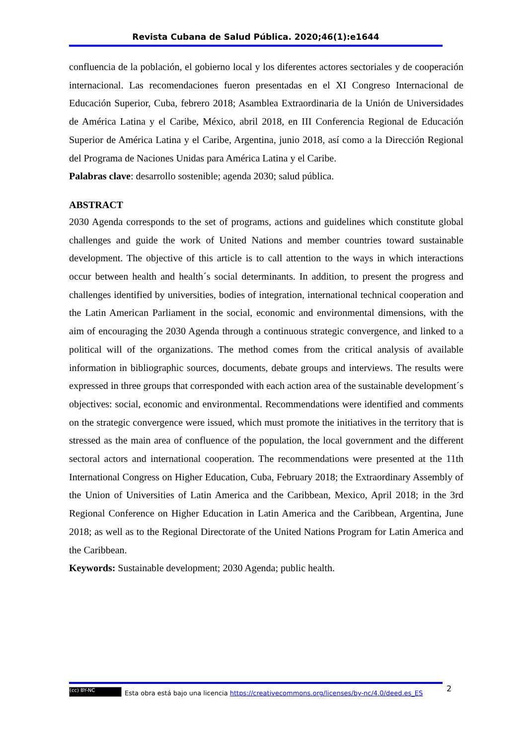Revista Cubana de Salud Pública. 2020;46(1):e1644
confluencia de la población, el gobierno local y los diferentes actores sectoriales y de cooperación internacional. Las recomendaciones fueron presentadas en el XI Congreso Internacional de Educación Superior, Cuba, febrero 2018; Asamblea Extraordinaria de la Unión de Universidades de América Latina y el Caribe, México, abril 2018, en III Conferencia Regional de Educación Superior de América Latina y el Caribe, Argentina, junio 2018, así como a la Dirección Regional del Programa de Naciones Unidas para América Latina y el Caribe.
Palabras clave: desarrollo sostenible; agenda 2030; salud pública.
ABSTRACT
2030 Agenda corresponds to the set of programs, actions and guidelines which constitute global challenges and guide the work of United Nations and member countries toward sustainable development. The objective of this article is to call attention to the ways in which interactions occur between health and health´s social determinants. In addition, to present the progress and challenges identified by universities, bodies of integration, international technical cooperation and the Latin American Parliament in the social, economic and environmental dimensions, with the aim of encouraging the 2030 Agenda through a continuous strategic convergence, and linked to a political will of the organizations. The method comes from the critical analysis of available information in bibliographic sources, documents, debate groups and interviews. The results were expressed in three groups that corresponded with each action area of the sustainable development´s objectives: social, economic and environmental. Recommendations were identified and comments on the strategic convergence were issued, which must promote the initiatives in the territory that is stressed as the main area of confluence of the population, the local government and the different sectoral actors and international cooperation. The recommendations were presented at the 11th International Congress on Higher Education, Cuba, February 2018; the Extraordinary Assembly of the Union of Universities of Latin America and the Caribbean, Mexico, April 2018; in the 3rd Regional Conference on Higher Education in Latin America and the Caribbean, Argentina, June 2018; as well as to the Regional Directorate of the United Nations Program for Latin America and the Caribbean.
Keywords: Sustainable development; 2030 Agenda; public health.
2
(cc) BY-NC Esta obra está bajo una licencia https://creativecommons.org/licenses/by-nc/4.0/deed.es_ES